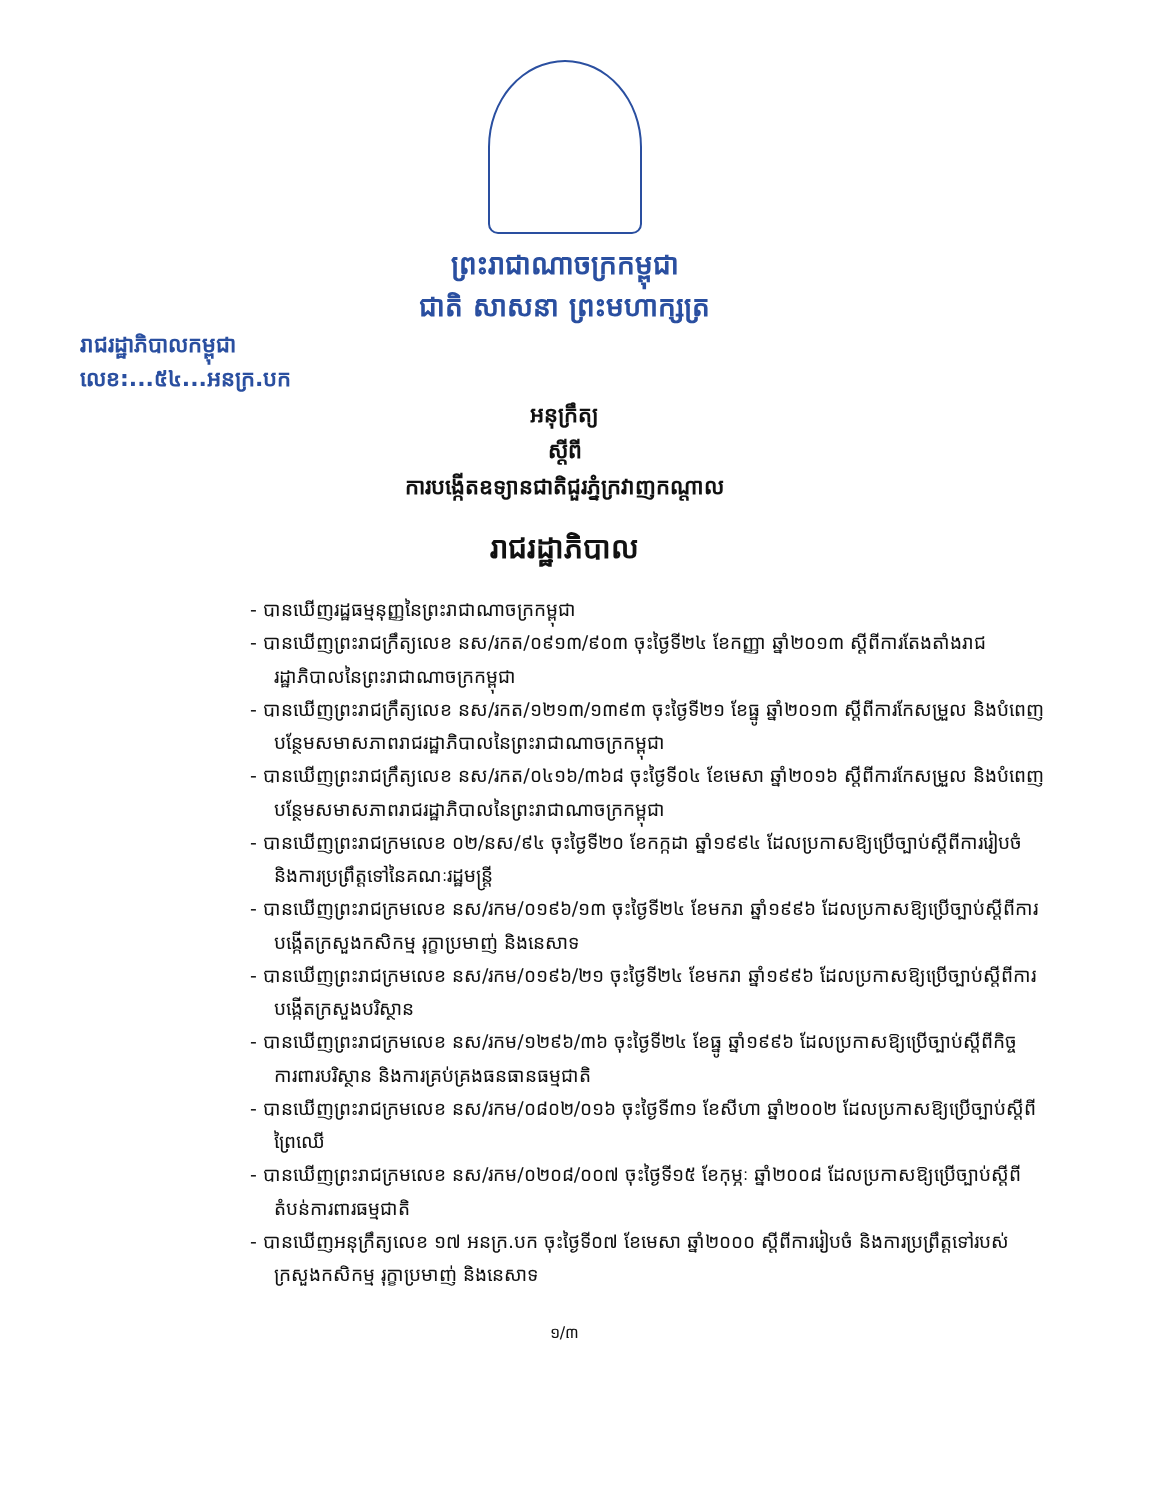ព្រះរាជាណាចក្រកម្ពុជា
ជាតិ សាសនា ព្រះមហាក្សត្រ
រាជរដ្ឋាភិបាលកម្ពុជា
លេខ:...៥៤...អនក្រ.បក
អនុក្រឹត្យ
ស្តីពី
ការបង្កើតឧទ្យានជាតិជួរភ្នំក្រវាញកណ្តាល
រាជរដ្ឋាភិបាល
- បានឃើញរដ្ឋធម្មនុញ្ញនៃព្រះរាជាណាចក្រកម្ពុជា
- បានឃើញព្រះរាជក្រឹត្យលេខ នស/រកត/០៩១៣/៩០៣ ចុះថ្ងៃទី២៤ ខែកញ្ញា ឆ្នាំ២០១៣ ស្តីពីការតែងតាំងរាជរដ្ឋាភិបាលនៃព្រះរាជាណាចក្រកម្ពុជា
- បានឃើញព្រះរាជក្រឹត្យលេខ នស/រកត/១២១៣/១៣៩៣ ចុះថ្ងៃទី២១ ខែធ្នូ ឆ្នាំ២០១៣ ស្តីពីការកែសម្រួល និងបំពេញបន្ថែមសមាសភាពរាជរដ្ឋាភិបាលនៃព្រះរាជាណាចក្រកម្ពុជា
- បានឃើញព្រះរាជក្រឹត្យលេខ នស/រកត/០៤១៦/៣៦៨ ចុះថ្ងៃទី០៤ ខែមេសា ឆ្នាំ២០១៦ ស្តីពីការកែសម្រួល និងបំពេញបន្ថែមសមាសភាពរាជរដ្ឋាភិបាលនៃព្រះរាជាណាចក្រកម្ពុជា
- បានឃើញព្រះរាជក្រមលេខ ០២/នស/៩៤ ចុះថ្ងៃទី២០ ខែកក្កដា ឆ្នាំ១៩៩៤ ដែលប្រកាសឱ្យប្រើច្បាប់ស្តីពីការរៀបចំ និងការប្រព្រឹត្តទៅនៃគណៈរដ្ឋមន្ត្រី
- បានឃើញព្រះរាជក្រមលេខ នស/រកម/០១៩៦/១៣ ចុះថ្ងៃទី២៤ ខែមករា ឆ្នាំ១៩៩៦ ដែលប្រកាសឱ្យប្រើច្បាប់ស្តីពីការបង្កើតក្រសួងកសិកម្ម រុក្ខាប្រមាញ់ និងនេសាទ
- បានឃើញព្រះរាជក្រមលេខ នស/រកម/០១៩៦/២១ ចុះថ្ងៃទី២៤ ខែមករា ឆ្នាំ១៩៩៦ ដែលប្រកាសឱ្យប្រើច្បាប់ស្តីពីការបង្កើតក្រសួងបរិស្ថាន
- បានឃើញព្រះរាជក្រមលេខ នស/រកម/១២៩៦/៣៦ ចុះថ្ងៃទី២៤ ខែធ្នូ ឆ្នាំ១៩៩៦ ដែលប្រកាសឱ្យប្រើច្បាប់ស្តីពីកិច្ចការពារបរិស្ថាន និងការគ្រប់គ្រងធនធានធម្មជាតិ
- បានឃើញព្រះរាជក្រមលេខ នស/រកម/០៨០២/០១៦ ចុះថ្ងៃទី៣១ ខែសីហា ឆ្នាំ២០០២ ដែលប្រកាសឱ្យប្រើច្បាប់ស្តីពីព្រៃឈើ
- បានឃើញព្រះរាជក្រមលេខ នស/រកម/០២០៨/០០៧ ចុះថ្ងៃទី១៥ ខែកុម្ភៈ ឆ្នាំ២០០៨ ដែលប្រកាសឱ្យប្រើច្បាប់ស្តីពីតំបន់ការពារធម្មជាតិ
- បានឃើញអនុក្រឹត្យលេខ ១៧ អនក្រ.បក ចុះថ្ងៃទី០៧ ខែមេសា ឆ្នាំ២០០០ ស្តីពីការរៀបចំ និងការប្រព្រឹត្តទៅរបស់ក្រសួងកសិកម្ម រុក្ខាប្រមាញ់ និងនេសាទ
១/៣